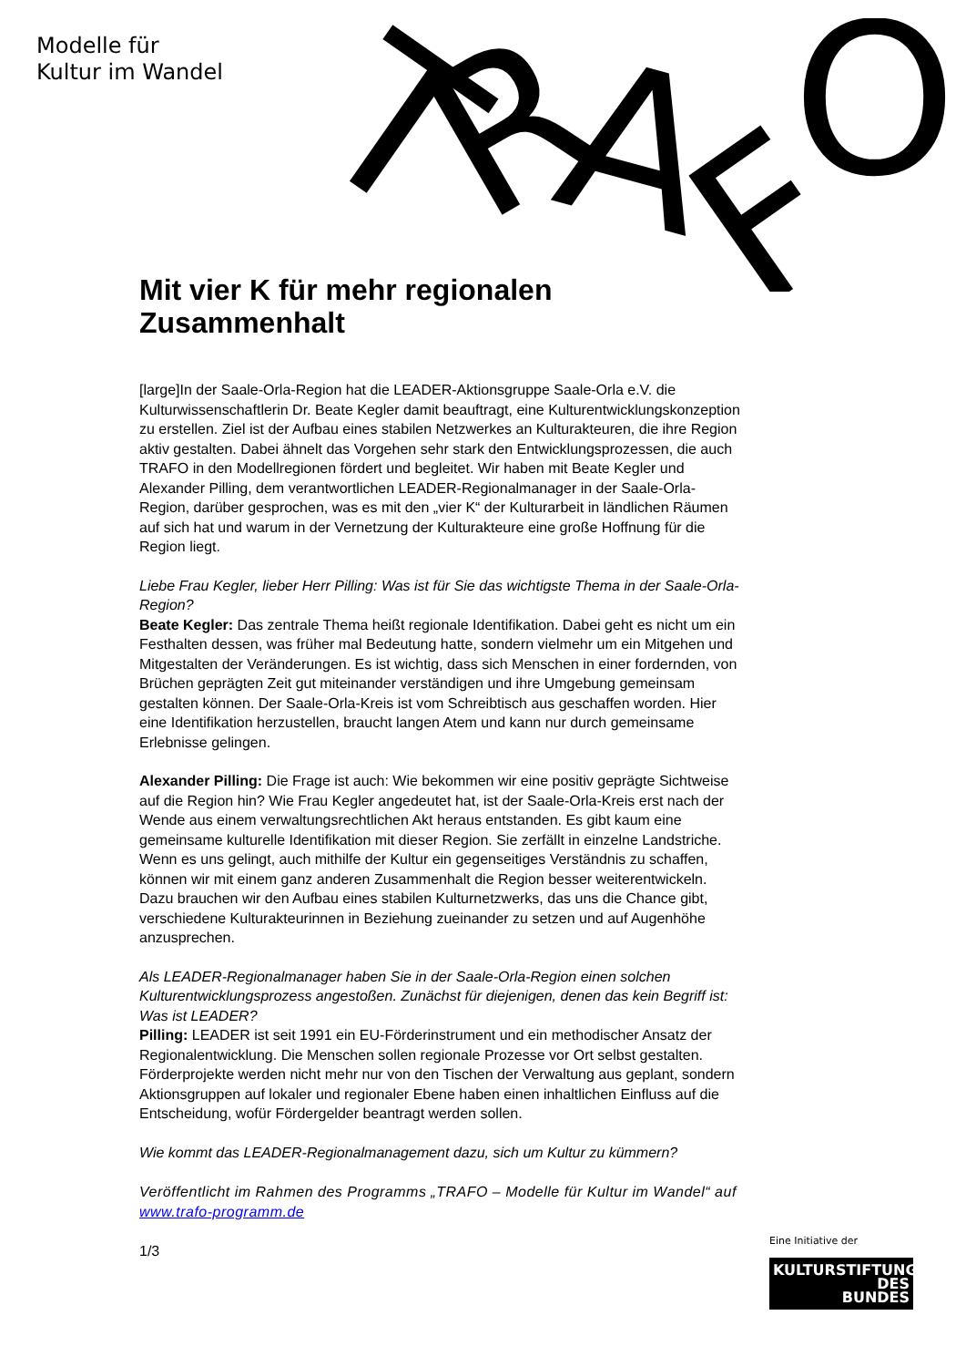Modelle für
Kultur im Wandel
T
R
A
F
O
Mit vier K für mehr regionalen Zusammenhalt
[large]In der Saale-Orla-Region hat die LEADER-Aktionsgruppe Saale-Orla e.V. die Kulturwissenschaftlerin Dr. Beate Kegler damit beauftragt, eine Kulturentwicklungskonzeption zu erstellen. Ziel ist der Aufbau eines stabilen Netzwerkes an Kulturakteuren, die ihre Region aktiv gestalten. Dabei ähnelt das Vorgehen sehr stark den Entwicklungsprozessen, die auch TRAFO in den Modellregionen fördert und begleitet. Wir haben mit Beate Kegler und Alexander Pilling, dem verantwortlichen LEADER-Regionalmanager in der Saale-Orla-Region, darüber gesprochen, was es mit den „vier K“ der Kulturarbeit in ländlichen Räumen auf sich hat und warum in der Vernetzung der Kulturakteure eine große Hoffnung für die Region liegt.
Liebe Frau Kegler, lieber Herr Pilling: Was ist für Sie das wichtigste Thema in der Saale-Orla-Region?
Beate Kegler: Das zentrale Thema heißt regionale Identifikation. Dabei geht es nicht um ein Festhalten dessen, was früher mal Bedeutung hatte, sondern vielmehr um ein Mitgehen und Mitgestalten der Veränderungen. Es ist wichtig, dass sich Menschen in einer fordernden, von Brüchen geprägten Zeit gut miteinander verständigen und ihre Umgebung gemeinsam gestalten können. Der Saale-Orla-Kreis ist vom Schreibtisch aus geschaffen worden. Hier eine Identifikation herzustellen, braucht langen Atem und kann nur durch gemeinsame Erlebnisse gelingen.
Alexander Pilling: Die Frage ist auch: Wie bekommen wir eine positiv geprägte Sichtweise auf die Region hin? Wie Frau Kegler angedeutet hat, ist der Saale-Orla-Kreis erst nach der Wende aus einem verwaltungsrechtlichen Akt heraus entstanden. Es gibt kaum eine gemeinsame kulturelle Identifikation mit dieser Region. Sie zerfällt in einzelne Landstriche. Wenn es uns gelingt, auch mithilfe der Kultur ein gegenseitiges Verständnis zu schaffen, können wir mit einem ganz anderen Zusammenhalt die Region besser weiterentwickeln. Dazu brauchen wir den Aufbau eines stabilen Kulturnetzwerks, das uns die Chance gibt, verschiedene Kulturakteurinnen in Beziehung zueinander zu setzen und auf Augenhöhe anzusprechen.
Als LEADER-Regionalmanager haben Sie in der Saale-Orla-Region einen solchen Kulturentwicklungsprozess angestoßen. Zunächst für diejenigen, denen das kein Begriff ist: Was ist LEADER?
Pilling: LEADER ist seit 1991 ein EU-Förderinstrument und ein methodischer Ansatz der Regionalentwicklung. Die Menschen sollen regionale Prozesse vor Ort selbst gestalten. Förderprojekte werden nicht mehr nur von den Tischen der Verwaltung aus geplant, sondern Aktionsgruppen auf lokaler und regionaler Ebene haben einen inhaltlichen Einfluss auf die Entscheidung, wofür Fördergelder beantragt werden sollen.
Wie kommt das LEADER-Regionalmanagement dazu, sich um Kultur zu kümmern?
Veröffentlicht im Rahmen des Programms „TRAFO – Modelle für Kultur im Wandel“ auf www.trafo-programm.de
1/3
Eine Initiative der
KULTURSTIFTUNG
DES
BUNDES